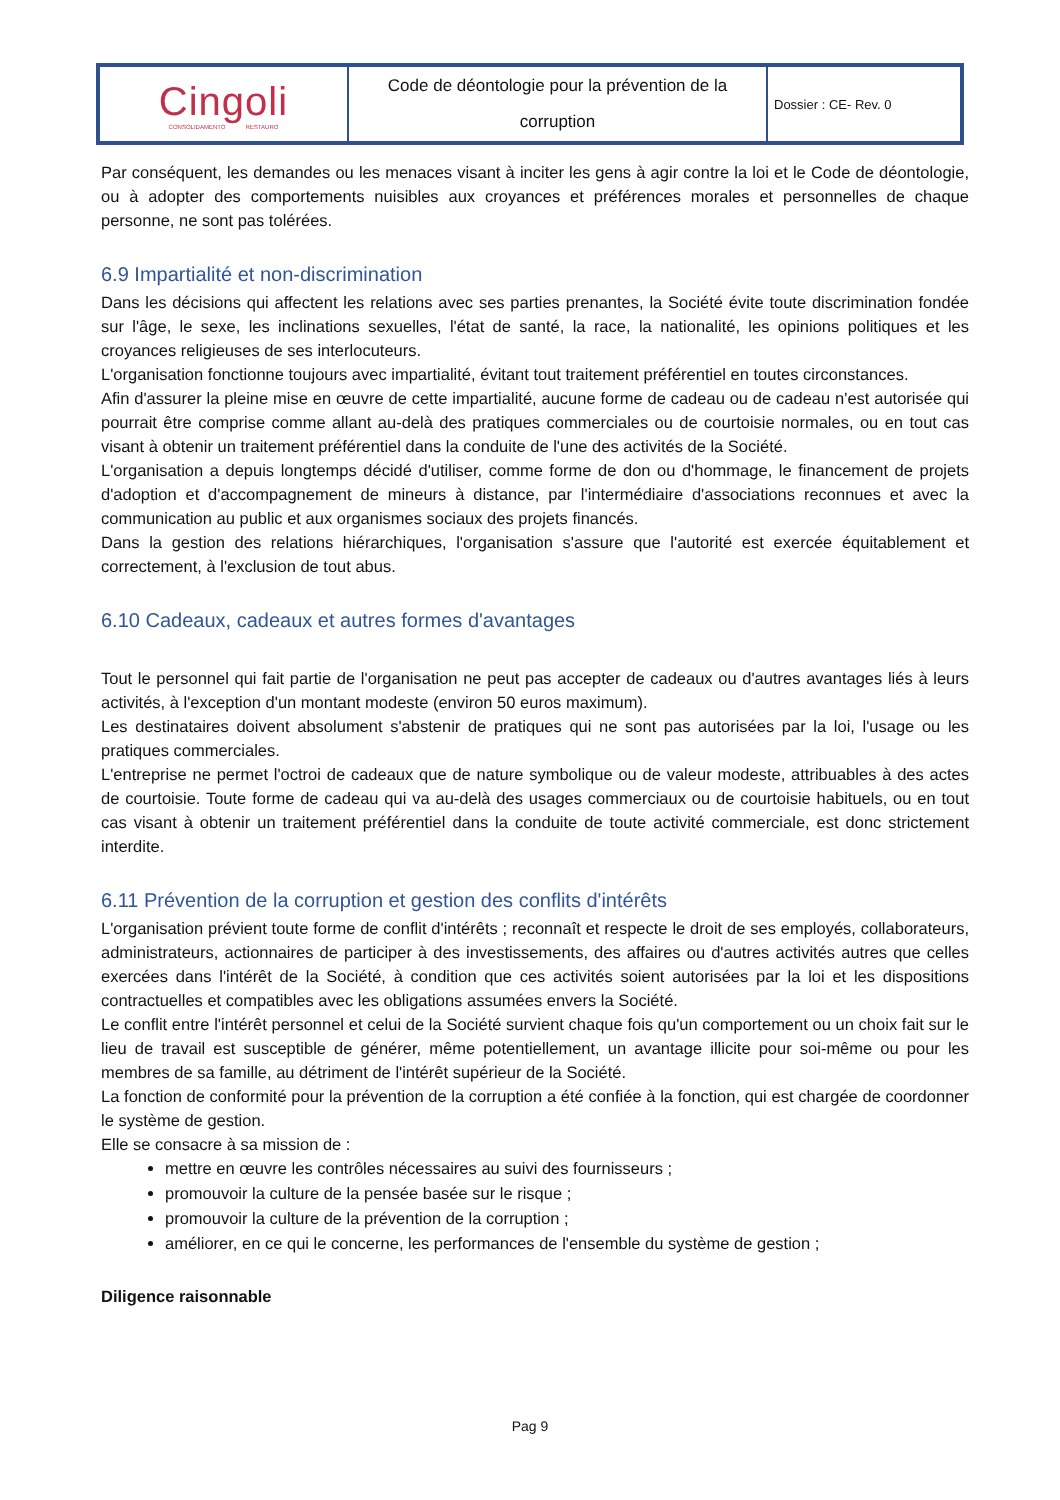| Cingoli CONSOLIDAMENTO RESTAURO | Code de déontologie pour la prévention de la corruption | Dossier : CE- Rev. 0 |
Par conséquent, les demandes ou les menaces visant à inciter les gens à agir contre la loi et le Code de déontologie, ou à adopter des comportements nuisibles aux croyances et préférences morales et personnelles de chaque personne, ne sont pas tolérées.
6.9 Impartialité et non-discrimination
Dans les décisions qui affectent les relations avec ses parties prenantes, la Société évite toute discrimination fondée sur l'âge, le sexe, les inclinations sexuelles, l'état de santé, la race, la nationalité, les opinions politiques et les croyances religieuses de ses interlocuteurs.
L'organisation fonctionne toujours avec impartialité, évitant tout traitement préférentiel en toutes circonstances.
Afin d'assurer la pleine mise en œuvre de cette impartialité, aucune forme de cadeau ou de cadeau n'est autorisée qui pourrait être comprise comme allant au-delà des pratiques commerciales ou de courtoisie normales, ou en tout cas visant à obtenir un traitement préférentiel dans la conduite de l'une des activités de la Société.
L'organisation a depuis longtemps décidé d'utiliser, comme forme de don ou d'hommage, le financement de projets d'adoption et d'accompagnement de mineurs à distance, par l'intermédiaire d'associations reconnues et avec la communication au public et aux organismes sociaux des projets financés.
Dans la gestion des relations hiérarchiques, l'organisation s'assure que l'autorité est exercée équitablement et correctement, à l'exclusion de tout abus.
6.10 Cadeaux, cadeaux et autres formes d'avantages
Tout le personnel qui fait partie de l'organisation ne peut pas accepter de cadeaux ou d'autres avantages liés à leurs activités, à l'exception d'un montant modeste (environ 50 euros maximum).
Les destinataires doivent absolument s'abstenir de pratiques qui ne sont pas autorisées par la loi, l'usage ou les pratiques commerciales.
L'entreprise ne permet l'octroi de cadeaux que de nature symbolique ou de valeur modeste, attribuables à des actes de courtoisie. Toute forme de cadeau qui va au-delà des usages commerciaux ou de courtoisie habituels, ou en tout cas visant à obtenir un traitement préférentiel dans la conduite de toute activité commerciale, est donc strictement interdite.
6.11 Prévention de la corruption et gestion des conflits d'intérêts
L'organisation prévient toute forme de conflit d'intérêts ; reconnaît et respecte le droit de ses employés, collaborateurs, administrateurs, actionnaires de participer à des investissements, des affaires ou d'autres activités autres que celles exercées dans l'intérêt de la Société, à condition que ces activités soient autorisées par la loi et les dispositions contractuelles et compatibles avec les obligations assumées envers la Société.
Le conflit entre l'intérêt personnel et celui de la Société survient chaque fois qu'un comportement ou un choix fait sur le lieu de travail est susceptible de générer, même potentiellement, un avantage illicite pour soi-même ou pour les membres de sa famille, au détriment de l'intérêt supérieur de la Société.
La fonction de conformité pour la prévention de la corruption a été confiée à la fonction, qui est chargée de coordonner le système de gestion.
Elle se consacre à sa mission de :
mettre en œuvre les contrôles nécessaires au suivi des fournisseurs ;
promouvoir la culture de la pensée basée sur le risque ;
promouvoir la culture de la prévention de la corruption ;
améliorer, en ce qui le concerne, les performances de l'ensemble du système de gestion ;
Diligence raisonnable
Pag 9